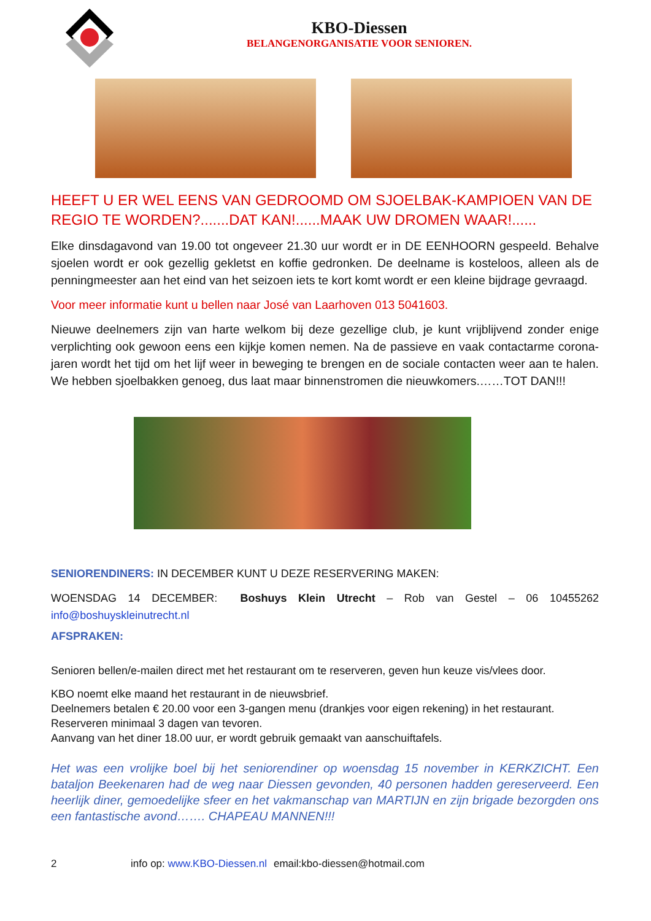KBO-Diessen
BELANGENORGANISATIE VOOR SENIOREN.
HEEFT U ER WEL EENS VAN GEDROOMD OM SJOELBAK-KAMPIOEN VAN DE REGIO TE WORDEN?.......DAT KAN!......MAAK UW DROMEN WAAR!......
Elke dinsdagavond van 19.00 tot ongeveer 21.30 uur wordt er in DE EENHOORN gespeeld. Behalve sjoelen wordt er ook gezellig gekletst en koffie gedronken. De deelname is kosteloos, alleen als de penningmeester aan het eind van het seizoen iets te kort komt wordt er een kleine bijdrage gevraagd.
Voor meer informatie kunt u bellen naar José van Laarhoven 013 5041603.
Nieuwe deelnemers zijn van harte welkom bij deze gezellige club, je kunt vrijblijvend zonder enige verplichting ook gewoon eens een kijkje komen nemen. Na de passieve en vaak contactarme corona-jaren wordt het tijd om het lijf weer in beweging te brengen en de sociale contacten weer aan te halen. We hebben sjoelbakken genoeg, dus laat maar binnenstromen die nieuwkomers.……TOT DAN!!!
SENIORENDINERS: IN DECEMBER KUNT U DEZE RESERVERING MAKEN:
WOENSDAG 14 DECEMBER: Boshuys Klein Utrecht – Rob van Gestel – 06 10455262 info@boshuyskleinutrecht.nl
AFSPRAKEN:
Senioren bellen/e-mailen direct met het restaurant om te reserveren, geven hun keuze vis/vlees door.
KBO noemt elke maand het restaurant in de nieuwsbrief.
Deelnemers betalen € 20.00 voor een 3-gangen menu (drankjes voor eigen rekening) in het restaurant.
Reserveren minimaal 3 dagen van tevoren.
Aanvang van het diner 18.00 uur, er wordt gebruik gemaakt van aanschuiftafels.
Het was een vrolijke boel bij het seniorendiner op woensdag 15 november in KERKZICHT. Een bataljon Beekenaren had de weg naar Diessen gevonden, 40 personen hadden gereserveerd. Een heerlijk diner, gemoedelijke sfeer en het vakmanschap van MARTIJN en zijn brigade bezorgden ons een fantastische avond……. CHAPEAU MANNEN!!!
2 info op: www.KBO-Diessen.nl email:kbo-diessen@hotmail.com